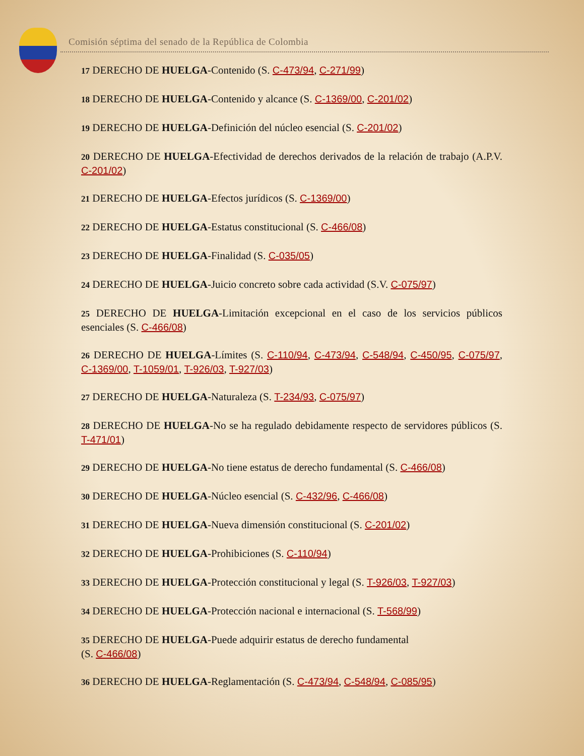Comisión séptima del senado de la República de Colombia
17 DERECHO DE HUELGA-Contenido (S. C-473/94, C-271/99)
18 DERECHO DE HUELGA-Contenido y alcance (S. C-1369/00, C-201/02)
19 DERECHO DE HUELGA-Definición del núcleo esencial (S. C-201/02)
20 DERECHO DE HUELGA-Efectividad de derechos derivados de la relación de trabajo (A.P.V. C-201/02)
21 DERECHO DE HUELGA-Efectos jurídicos (S. C-1369/00)
22 DERECHO DE HUELGA-Estatus constitucional (S. C-466/08)
23 DERECHO DE HUELGA-Finalidad (S. C-035/05)
24 DERECHO DE HUELGA-Juicio concreto sobre cada actividad (S.V. C-075/97)
25 DERECHO DE HUELGA-Limitación excepcional en el caso de los servicios públicos esenciales (S. C-466/08)
26 DERECHO DE HUELGA-Límites (S. C-110/94, C-473/94, C-548/94, C-450/95, C-075/97, C-1369/00, T-1059/01, T-926/03, T-927/03)
27 DERECHO DE HUELGA-Naturaleza (S. T-234/93, C-075/97)
28 DERECHO DE HUELGA-No se ha regulado debidamente respecto de servidores públicos (S. T-471/01)
29 DERECHO DE HUELGA-No tiene estatus de derecho fundamental (S. C-466/08)
30 DERECHO DE HUELGA-Núcleo esencial (S. C-432/96, C-466/08)
31 DERECHO DE HUELGA-Nueva dimensión constitucional (S. C-201/02)
32 DERECHO DE HUELGA-Prohibiciones (S. C-110/94)
33 DERECHO DE HUELGA-Protección constitucional y legal (S. T-926/03, T-927/03)
34 DERECHO DE HUELGA-Protección nacional e internacional (S. T-568/99)
35 DERECHO DE HUELGA-Puede adquirir estatus de derecho fundamental
(S. C-466/08)
36 DERECHO DE HUELGA-Reglamentación (S. C-473/94, C-548/94, C-085/95)